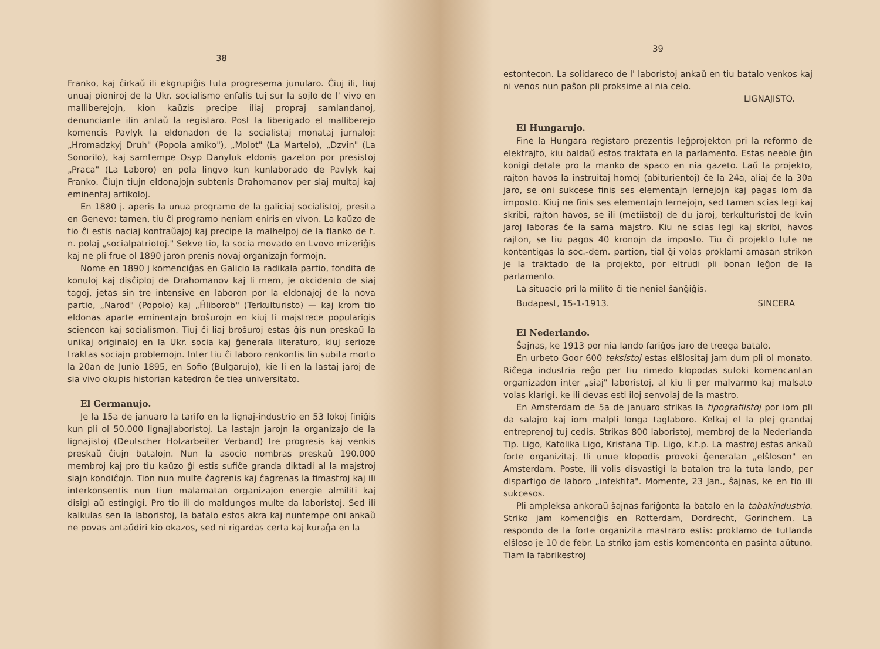38
Franko, kaj ĉirkaŭ ili ekgrupiĝis tuta progresema junularo. Ĉiuj ili, tiuj unuaj pioniroj de la Ukr. socialismo enfalis tuj sur la sojlo de l' vivo en malliberejojn, kion kaŭzis precipe iliaj propraj samlandanoj, denunciante ilin antaŭ la registaro. Post la liberigado el malliberejo komencis Pavlyk la eldonadon de la socialistaj monataj jurnaloj: „Hromadzkyj Druh" (Popola amiko"), „Molot" (La Martelo), „Dzvin" (La Sonorilo), kaj samtempe Osyp Danyluk eldonis gazeton por presistoj „Praca" (La Laboro) en pola lingvo kun kunlaborado de Pavlyk kaj Franko. Ĉiujn tiujn eldonajojn subtenis Drahomanov per siaj multaj kaj eminentaj artikoloj.
En 1880 j. aperis la unua programo de la galiciaj socialistoj, presita en Genevo: tamen, tiu ĉi programo neniam eniris en vivon. La kaŭzo de tio ĉi estis naciaj kontraŭajoj kaj precipe la malhelpoj de la flanko de t. n. polaj „socialpatriotoj." Sekve tio, la socia movado en Lvovo mizeriĝis kaj ne pli frue ol 1890 jaron prenis novaj organizajn formojn.
Nome en 1890 j komenciĝas en Galicio la radikala partio, fondita de konuloj kaj disĉiploj de Drahomanov kaj li mem, je okcidento de siaj tagoj, jetas sin tre intensive en laboron por la eldonajoj de la nova partio, „Narod" (Popolo) kaj „Ĥliborob" (Terkulturisto) — kaj krom tio eldonas aparte eminentajn broŝurojn en kiuj li majstrece popularigis sciencon kaj socialismon. Tiuj ĉi liaj broŝuroj estas ĝis nun preskaŭ la unikaj originaloj en la Ukr. socia kaj ĝenerala literaturo, kiuj serioze traktas sociajn problemojn. Inter tiu ĉi laboro renkontis lin subita morto la 20an de Junio 1895, en Sofio (Bulgarujo), kie li en la lastaj jaroj de sia vivo okupis historian katedron ĉe tiea universitato.
El Germanujo.
Je la 15a de januaro la tarifo en la lignaj-industrio en 53 lokoj finiĝis kun pli ol 50.000 lignajlaboristoj. La lastajn jarojn la organizajo de la lignajistoj (Deutscher Holzarbeiter Verband) tre progresis kaj venkis preskaŭ ĉiujn batalojn. Nun la asocio nombras preskaŭ 190.000 membroj kaj pro tiu kaŭzo ĝi estis sufiĉe granda diktadi al la majstroj siajn kondiĉojn. Tion nun multe ĉagrenis kaj ĉagrenas la fimastroj kaj ili interkonsentis nun tiun malamatan organizajon energie almiliti kaj disigi aŭ estingigi. Pro tio ili do maldungos multe da laboristoj. Sed ili kalkulas sen la laboristoj, la batalo estos akra kaj nuntempe oni ankaŭ ne povas antaŭdiri kio okazos, sed ni rigardas certa kaj kuraĝa en la
39
estontecon. La solidareco de l' laboristoj ankaŭ en tiu batalo venkos kaj ni venos nun paŝon pli proksime al nia celo.
LIGNAJISTO.
El Hungarujo.
Fine la Hungara registaro prezentis leĝprojekton pri la reformo de elektrajto, kiu baldaŭ estos traktata en la parlamento. Estas neeble ĝin konigi detale pro la manko de spaco en nia gazeto. Laŭ la projekto, rajton havos la instruitaj homoj (abiturientoj) ĉe la 24a, aliaj ĉe la 30a jaro, se oni sukcese finis ses elementajn lernejojn kaj pagas iom da imposto. Kiuj ne finis ses elementajn lernejojn, sed tamen scias legi kaj skribi, rajton havos, se ili (metiistoj) de du jaroj, terkulturistoj de kvin jaroj laboras ĉe la sama majstro. Kiu ne scias legi kaj skribi, havos rajton, se tiu pagos 40 kronojn da imposto. Tiu ĉi projekto tute ne kontentigas la soc.-dem. partion, tial ĝi volas proklami amasan strikon je la traktado de la projekto, por eltrudi pli bonan leĝon de la parlamento.
La situacio pri la milito ĉi tie neniel ŝanĝiĝis.
Budapest, 15-1-1913. SINCERA
El Nederlando.
Ŝajnas, ke 1913 por nia lando fariĝos jaro de treega batalo.
En urbeto Goor 600 teksistoj estas elŝlositaj jam dum pli ol monato. Riĉega industria reĝo per tiu rimedo klopodas sufoki komencantan organizadon inter „siaj" laboristoj, al kiu li per malvarmo kaj malsato volas klarigi, ke ili devas esti iloj senvolaj de la mastro.
En Amsterdam de 5a de januaro strikas la tipografiistoj por iom pli da salajro kaj iom malpli longa taglaboro. Kelkaj el la plej grandaj entreprenoj tuj cedis. Strikas 800 laboristoj, membroj de la Nederlanda Tip. Ligo, Katolika Ligo, Kristana Tip. Ligo, k.t.p. La mastroj estas ankaŭ forte organizitaj. Ili unue klopodis provoki ĝeneralan „elŝloson" en Amsterdam. Poste, ili volis disvastigi la batalon tra la tuta lando, per dispartigo de laboro „infektita". Momente, 23 Jan., ŝajnas, ke en tio ili sukcesos.
Pli ampleksa ankoraŭ ŝajnas fariĝonta la batalo en la tabakindustrio. Striko jam komenciĝis en Rotterdam, Dordrecht, Gorinchem. La respondo de la forte organizita mastraro estis: proklamo de tutlanda elŝloso je 10 de febr. La striko jam estis komenconta en pasinta aŭtuno. Tiam la fabrikestroj